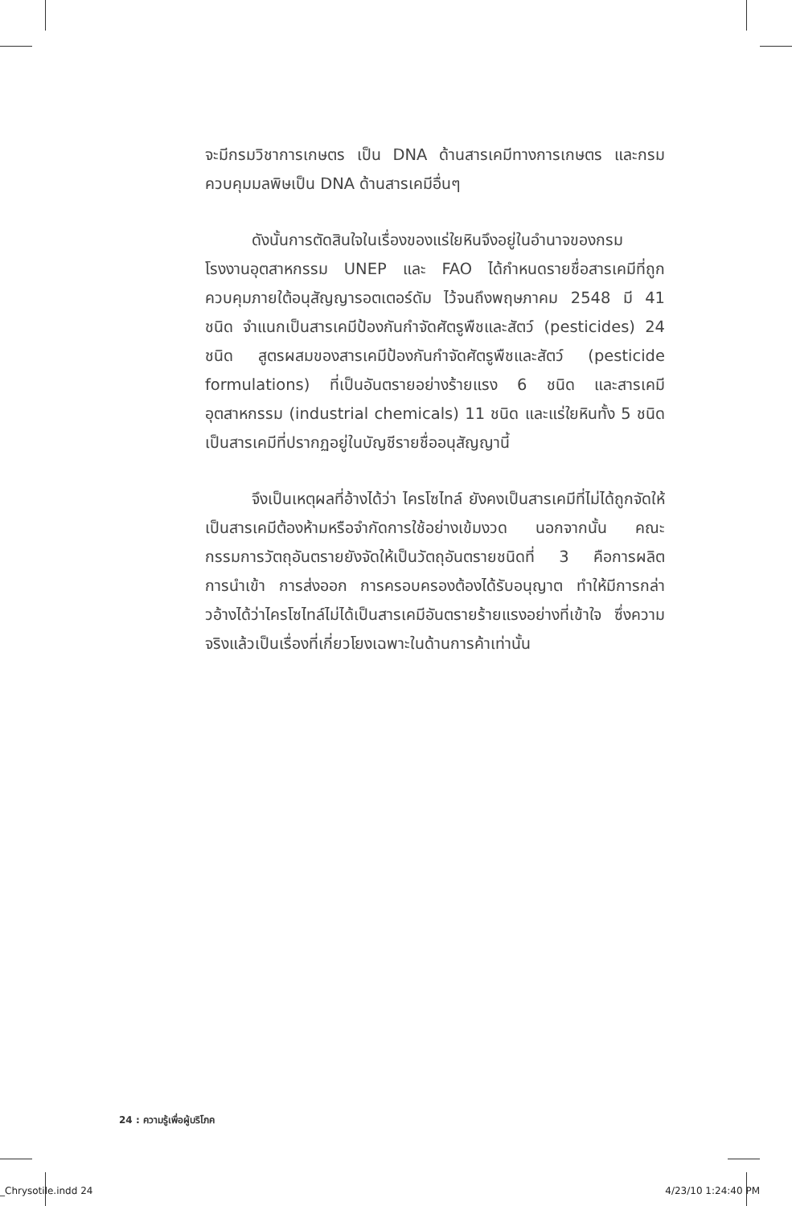จะมีกรมวิชาการเกษตร เป็น DNA ด้านสารเคมีทางการเกษตร และกรมควบคุมมลพิษเป็น DNA ด้านสารเคมีอื่นๆ
ดังนั้นการตัดสินใจในเรื่องของแร่ใยหินจึงอยู่ในอำนาจของกรมโรงงานอุตสาหกรรม UNEP และ FAO ได้กำหนดรายชื่อสารเคมีที่ถูกควบคุมภายใต้อนุสัญญารอตเตอร์ดัม ไว้จนถึงพฤษภาคม 2548 มี 41 ชนิด จำแนกเป็นสารเคมีป้องกันกำจัดศัตรูพืชและสัตว์ (pesticides) 24 ชนิด สูตรผสมของสารเคมีป้องกันกำจัดศัตรูพืชและสัตว์ (pesticide formulations) ที่เป็นอันตรายอย่างร้ายแรง 6 ชนิด และสารเคมีอุตสาหกรรม (industrial chemicals) 11 ชนิด และแร่ใยหินทั้ง 5 ชนิด เป็นสารเคมีที่ปรากฏอยู่ในบัญชีรายชื่ออนุสัญญานี้
จึงเป็นเหตุผลที่อ้างได้ว่า ไครโซไทล์ ยังคงเป็นสารเคมีที่ไม่ได้ถูกจัดให้เป็นสารเคมีต้องห้ามหรือจำกัดการใช้อย่างเข้มงวด นอกจากนั้น คณะกรรมการวัตถุอันตรายยังจัดให้เป็นวัตถุอันตรายชนิดที่ 3 คือการผลิต การนำเข้า การส่งออก การครอบครองต้องได้รับอนุญาต ทำให้มีการกล่าวอ้างได้ว่าไครโซไทล์ไม่ได้เป็นสารเคมีอันตรายร้ายแรงอย่างที่เข้าใจ ซึ่งความจริงแล้วเป็นเรื่องที่เกี่ยวโยงเฉพาะในด้านการค้าเท่านั้น
24 : ความรู้เพื่อผู้บริโภค
_Chrysotile.indd 24 4/23/10 1:24:40 PM